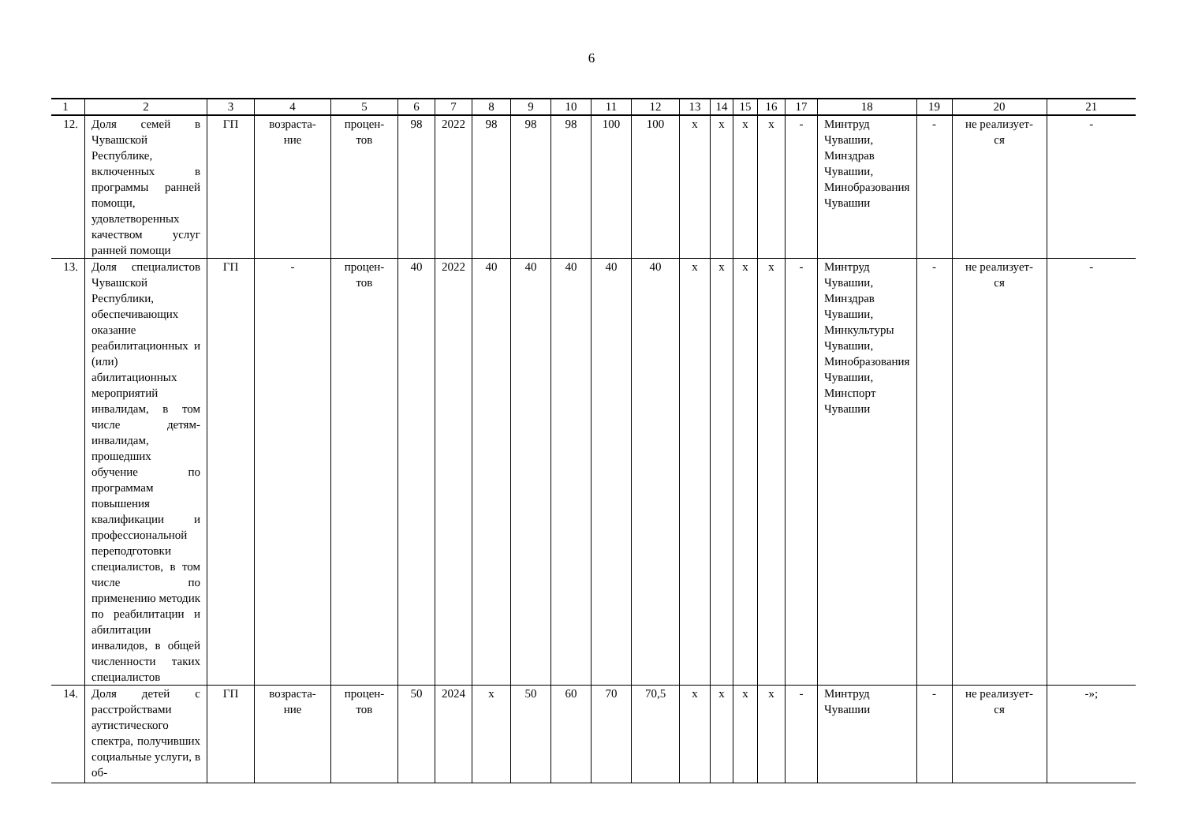6
| 1 | 2 | 3 | 4 | 5 | 6 | 7 | 8 | 9 | 10 | 11 | 12 | 13 | 14 | 15 | 16 | 17 | 18 | 19 | 20 | 21 |
| 12. | Доля семей в Чувашской Республике, включенных в программы ранней помощи, удовлетворенных качеством услуг ранней помощи | ГП | возраста- ние | процен- тов | 98 | 2022 | 98 | 98 | 98 | 100 | 100 | х | х | х | х | - | Минтруд Чувашии, Минздрав Чувашии, Минобразования Чувашии | - | не реализует- ся | - |
| 13. | Доля специалистов Чувашской Республики, обеспечивающих оказание реабилитационных и (или) абилитационных мероприятий инвалидам, в том числе детям-инвалидам, прошедших обучение по программам повышения квалификации и профессиональной переподготовки специалистов, в том числе по применению методик по реабилитации и абилитации инвалидов, в общей численности таких специалистов | ГП | - | процен- тов | 40 | 2022 | 40 | 40 | 40 | 40 | 40 | х | х | х | х | - | Минтруд Чувашии, Минздрав Чувашии, Минкультуры Чувашии, Минобразования Чувашии, Минспорт Чувашии | - | не реализует- ся | - |
| 14. | Доля детей с расстройствами аутистического спектра, получивших социальные услуги, в об- | ГП | возраста- ние | процен- тов | 50 | 2024 | х | 50 | 60 | 70 | 70,5 | х | х | х | х | - | Минтруд Чувашии | - | не реализует- ся | -»; |